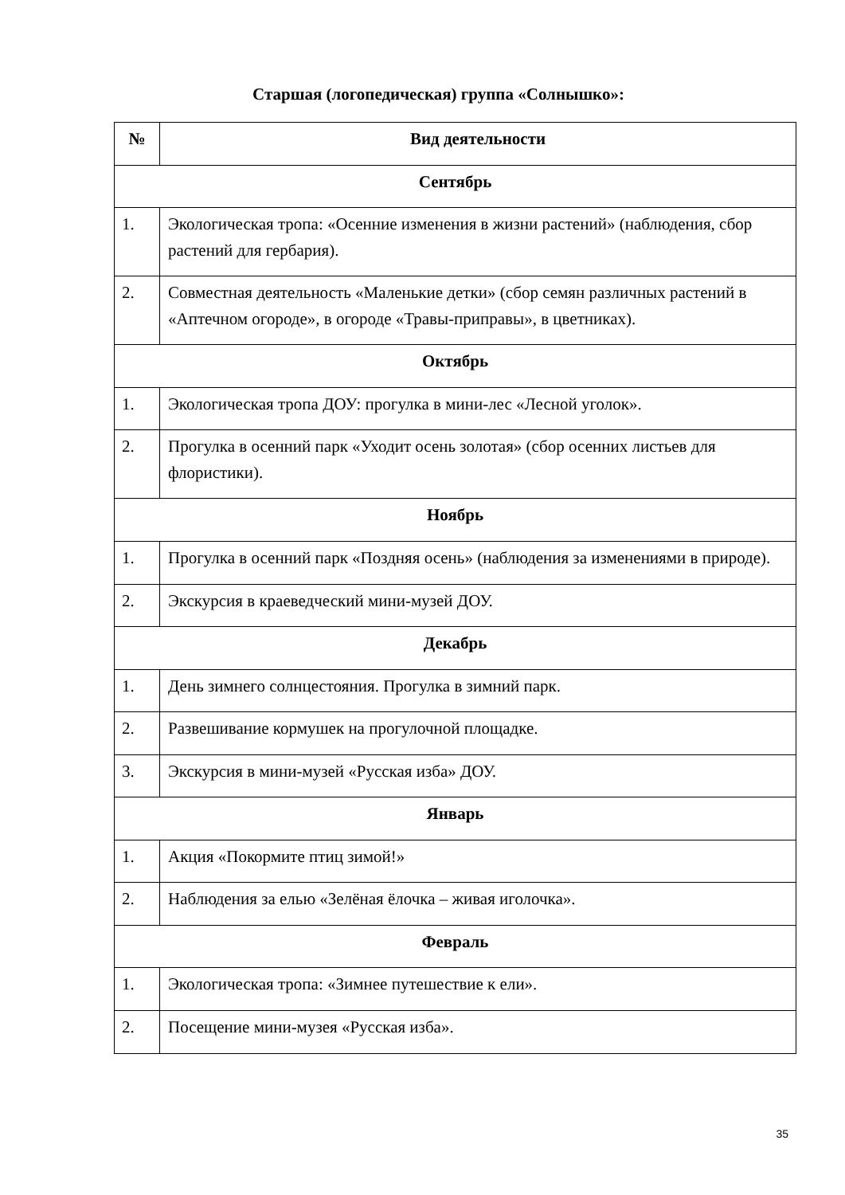Старшая (логопедическая) группа «Солнышко»:
| № | Вид деятельности |
| --- | --- |
| Сентябрь | |
| 1. | Экологическая тропа: «Осенние изменения в жизни растений» (наблюдения, сбор растений для гербария). |
| 2. | Совместная деятельность «Маленькие детки» (сбор семян различных растений в «Аптечном огороде», в огороде «Травы-приправы», в цветниках). |
| Октябрь | |
| 1. | Экологическая тропа ДОУ: прогулка в мини-лес «Лесной уголок». |
| 2. | Прогулка в осенний парк «Уходит осень золотая» (сбор осенних листьев для флористики). |
| Ноябрь | |
| 1. | Прогулка в осенний парк «Поздняя осень» (наблюдения за изменениями в природе). |
| 2. | Экскурсия в краеведческий мини-музей ДОУ. |
| Декабрь | |
| 1. | День зимнего солнцестояния. Прогулка в зимний парк. |
| 2. | Развешивание кормушек на прогулочной площадке. |
| 3. | Экскурсия в мини-музей «Русская изба» ДОУ. |
| Январь | |
| 1. | Акция «Покормите птиц зимой!» |
| 2. | Наблюдения за елью «Зелёная ёлочка – живая иголочка». |
| Февраль | |
| 1. | Экологическая тропа: «Зимнее путешествие к ели». |
| 2. | Посещение мини-музея «Русская изба». |
35